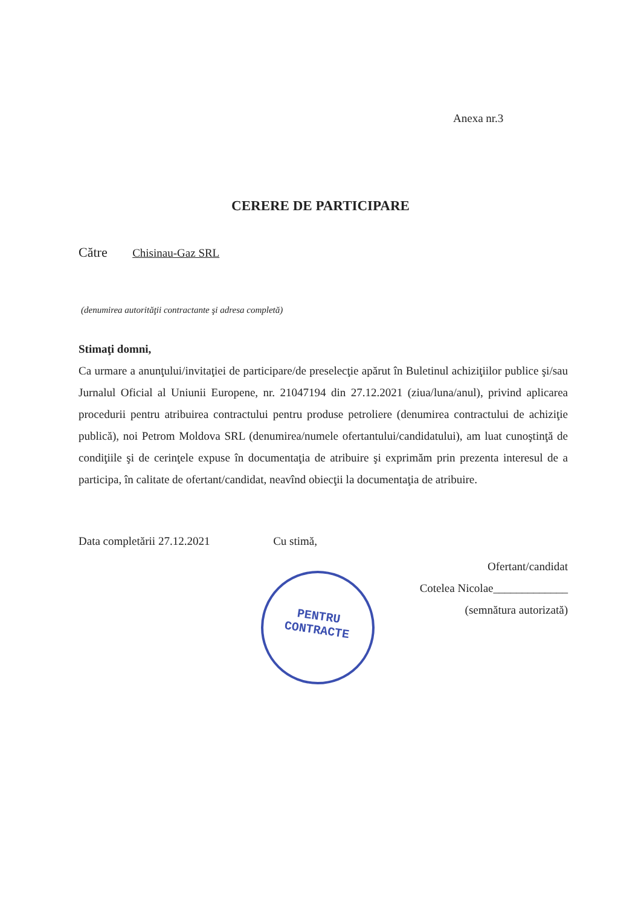Anexa nr.3
CERERE DE PARTICIPARE
Către Chisinau-Gaz SRL
(denumirea autorităţii contractante şi adresa completă)
Stimaţi domni,
Ca urmare a anunţului/invitaţiei de participare/de preselecţie apărut în Buletinul achiziţiilor publice şi/sau Jurnalul Oficial al Uniunii Europene, nr. 21047194 din 27.12.2021 (ziua/luna/anul), privind aplicarea procedurii pentru atribuirea contractului pentru produse petroliere (denumirea contractului de achiziţie publică), noi Petrom Moldova SRL (denumirea/numele ofertantului/candidatului), am luat cunoştinţă de condiţiile şi de cerinţele expuse în documentaţia de atribuire şi exprimăm prin prezenta interesul de a participa, în calitate de ofertant/candidat, neavînd obiecţii la documentaţia de atribuire.
Data completării 27.12.2021 Cu stimă,
Ofertant/candidat
Cotelea Nicolae_____________
(semnătura autorizată)
PENTRU
CONTRACTE